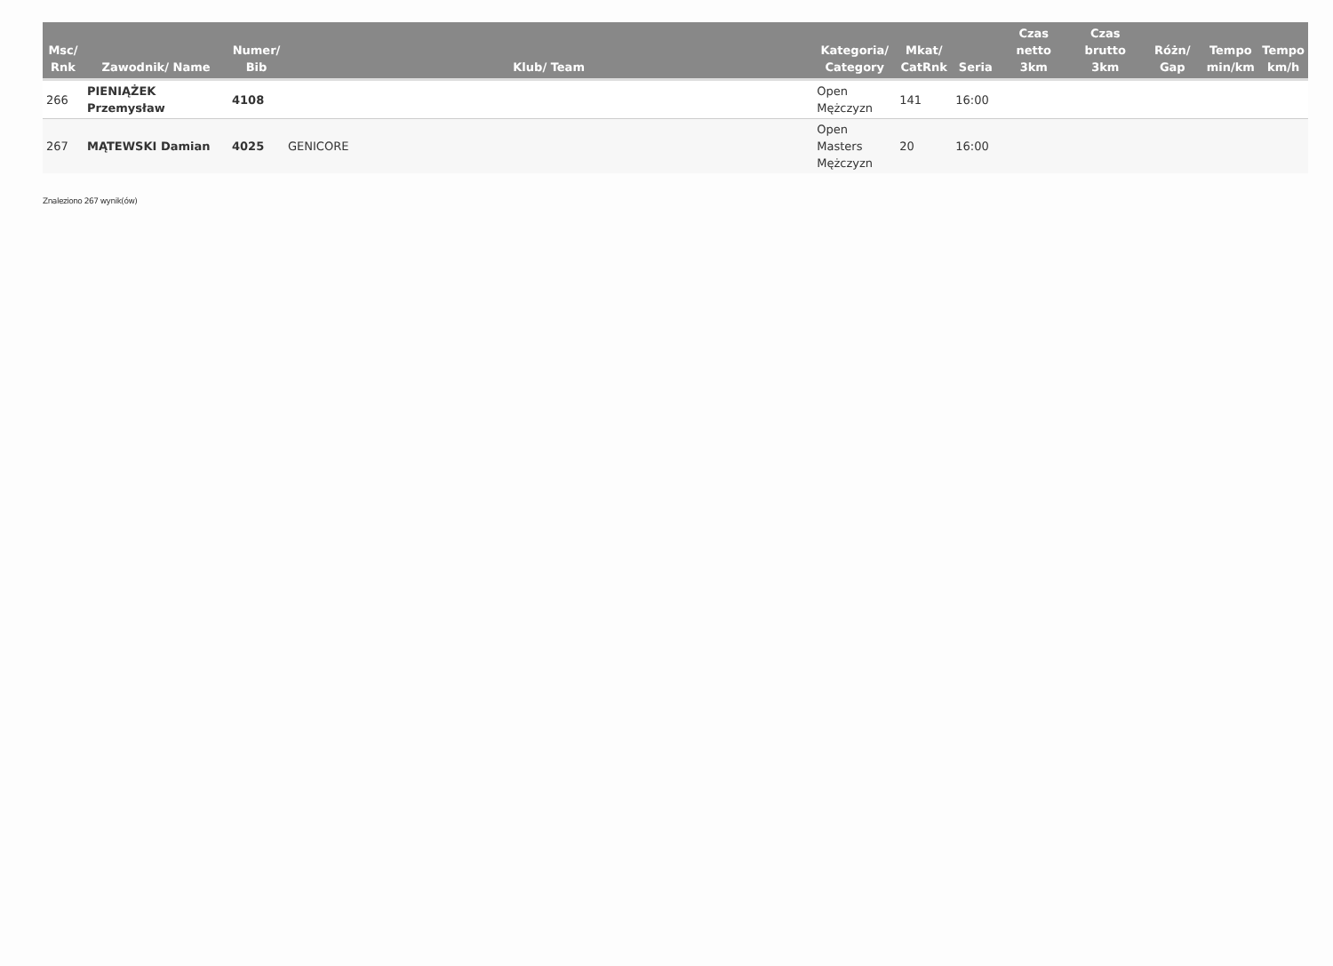| Msc/ Rnk | Zawodnik/ Name | Numer/ Bib | Klub/ Team | Kategoria/ Category | Mkat/ CatRnk | Seria | Czas netto 3km | Czas brutto 3km | Różn/ Gap | Tempo min/km | Tempo km/h |
| --- | --- | --- | --- | --- | --- | --- | --- | --- | --- | --- | --- |
| 266 | PIENIĄŻEK Przemysław | 4108 | | Open Mężczyzn | 141 | 16:00 | | | | | |
| 267 | MĄTEWSKI Damian | 4025 | GENICORE | Open Masters Mężczyzn | 20 | 16:00 | | | | | |
Znaleziono 267 wynik(ów)